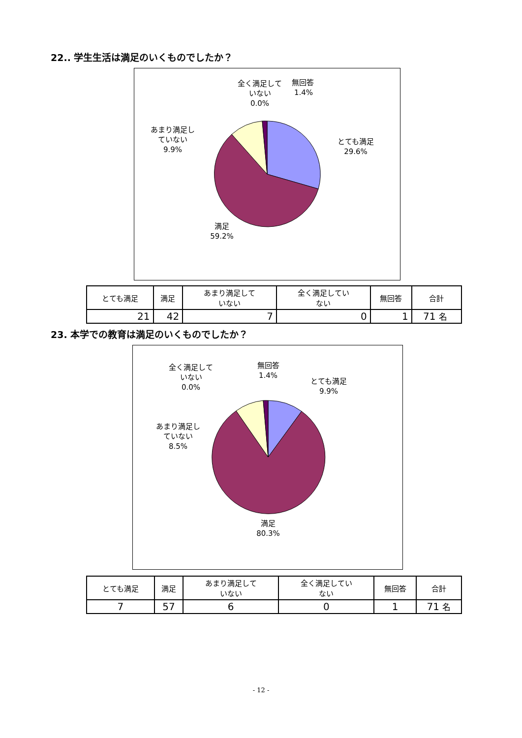22.. 学生生活は満足のいくものでしたか？
全く満足して
いない
0.0%
無回答
1.4%
あまり満足し
ていない
9.9%
とても満足
29.6%
満足
59.2%
| とても満足 | 満足 | あまり満足して いない | 全く満足してい ない | 無回答 | 合計 |
| 21 | 42 | 7 | 0 | 1 | 71 名 |
23. 本学での教育は満足のいくものでしたか？
全く満足して
いない
0.0%
無回答
1.4%
とても満足
9.9%
あまり満足し
ていない
8.5%
満足
80.3%
| とても満足 | 満足 | あまり満足して いない | 全く満足してい ない | 無回答 | 合計 |
| 7 | 57 | 6 | 0 | 1 | 71 名 |
- 12 -